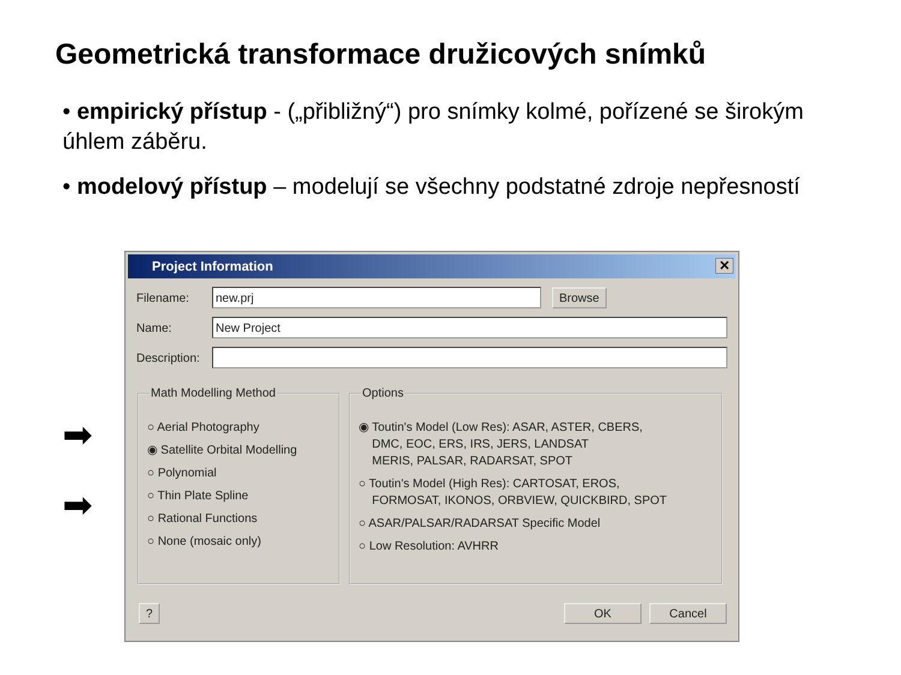Geometrická transformace družicových snímků
• empirický přístup - („přibližný“) pro snímky kolmé, pořízené se širokým úhlem záběru.
• modelový přístup – modelují se všechny podstatné zdroje nepřesností
➡
➡
Project Information
✕
Filename:
new.prj
Browse
Name:
New Project
Description:
Math Modelling Method
○ Aerial Photography
◉ Satellite Orbital Modelling
○ Polynomial
○ Thin Plate Spline
○ Rational Functions
○ None (mosaic only)
Options
◉ Toutin's Model (Low Res): ASAR, ASTER, CBERS,
DMC, EOC, ERS, IRS, JERS, LANDSAT
MERIS, PALSAR, RADARSAT, SPOT
○ Toutin's Model (High Res): CARTOSAT, EROS,
FORMOSAT, IKONOS, ORBVIEW, QUICKBIRD, SPOT
○ ASAR/PALSAR/RADARSAT Specific Model
○ Low Resolution: AVHRR
? OK Cancel